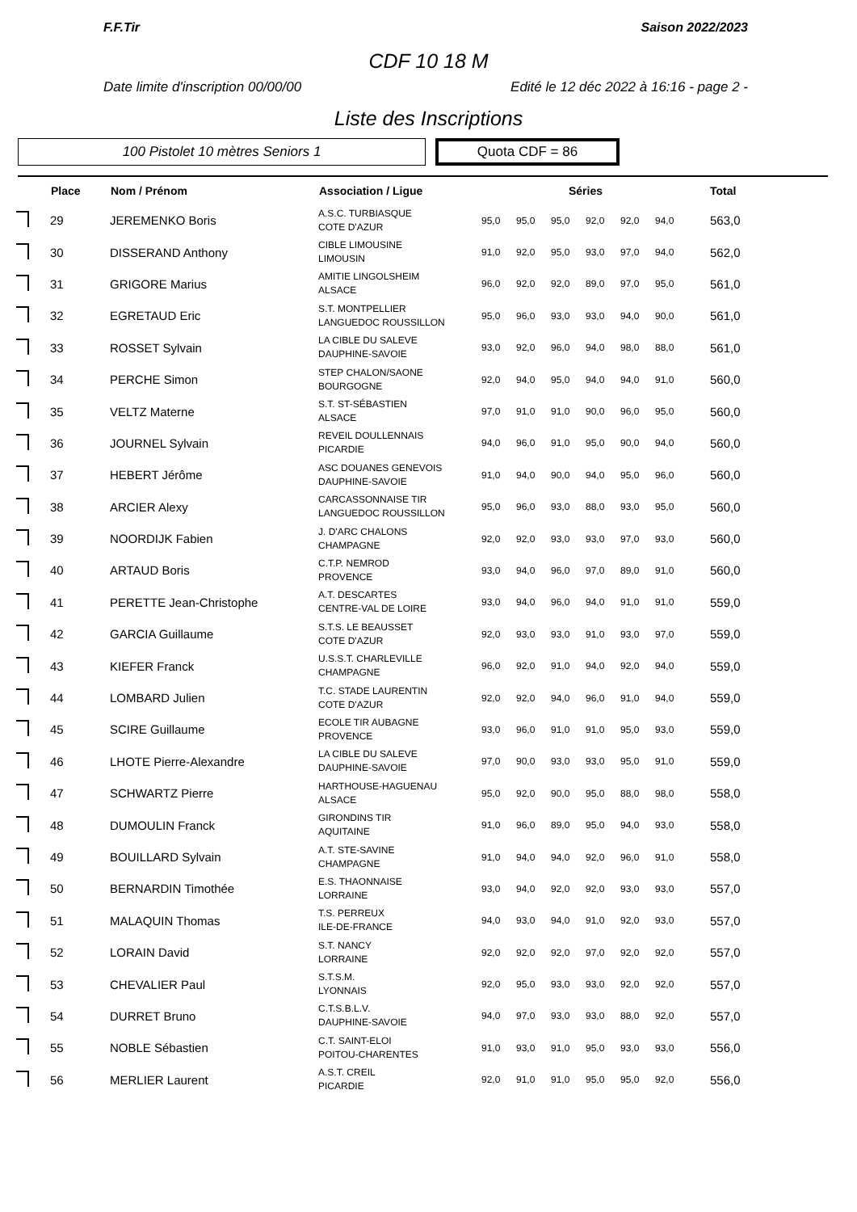F.F.Tir Saison 2022/2023
CDF 10 18 M
Date limite d'inscription 00/00/00 Edité le 12 déc 2022 à 16:16 - page 2 -
Liste des Inscriptions
100 Pistolet 10 mètres Seniors 1
Quota CDF = 86
| | Place | Nom / Prénom | Association / Ligue | Séries | | | | | | Total |
| --- | --- | --- | --- | --- | --- | --- | --- | --- | --- | --- |
| | 29 | JEREMENKO Boris | A.S.C. TURBIASQUE COTE D'AZUR | 95,0 | 95,0 | 95,0 | 92,0 | 92,0 | 94,0 | 563,0 |
| | 30 | DISSERAND Anthony | CIBLE LIMOUSINE LIMOUSIN | 91,0 | 92,0 | 95,0 | 93,0 | 97,0 | 94,0 | 562,0 |
| | 31 | GRIGORE Marius | AMITIE LINGOLSHEIM ALSACE | 96,0 | 92,0 | 92,0 | 89,0 | 97,0 | 95,0 | 561,0 |
| | 32 | EGRETAUD Eric | S.T. MONTPELLIER LANGUEDOC ROUSSILLON | 95,0 | 96,0 | 93,0 | 93,0 | 94,0 | 90,0 | 561,0 |
| | 33 | ROSSET Sylvain | LA CIBLE DU SALEVE DAUPHINE-SAVOIE | 93,0 | 92,0 | 96,0 | 94,0 | 98,0 | 88,0 | 561,0 |
| | 34 | PERCHE Simon | STEP CHALON/SAONE BOURGOGNE | 92,0 | 94,0 | 95,0 | 94,0 | 94,0 | 91,0 | 560,0 |
| | 35 | VELTZ Materne | S.T. ST-SÉBASTIEN ALSACE | 97,0 | 91,0 | 91,0 | 90,0 | 96,0 | 95,0 | 560,0 |
| | 36 | JOURNEL Sylvain | REVEIL DOULLENNAIS PICARDIE | 94,0 | 96,0 | 91,0 | 95,0 | 90,0 | 94,0 | 560,0 |
| | 37 | HEBERT Jérôme | ASC DOUANES GENEVOIS DAUPHINE-SAVOIE | 91,0 | 94,0 | 90,0 | 94,0 | 95,0 | 96,0 | 560,0 |
| | 38 | ARCIER Alexy | CARCASSONNAISE TIR LANGUEDOC ROUSSILLON | 95,0 | 96,0 | 93,0 | 88,0 | 93,0 | 95,0 | 560,0 |
| | 39 | NOORDIJK Fabien | J. D'ARC CHALONS CHAMPAGNE | 92,0 | 92,0 | 93,0 | 93,0 | 97,0 | 93,0 | 560,0 |
| | 40 | ARTAUD Boris | C.T.P. NEMROD PROVENCE | 93,0 | 94,0 | 96,0 | 97,0 | 89,0 | 91,0 | 560,0 |
| | 41 | PERETTE Jean-Christophe | A.T. DESCARTES CENTRE-VAL DE LOIRE | 93,0 | 94,0 | 96,0 | 94,0 | 91,0 | 91,0 | 559,0 |
| | 42 | GARCIA Guillaume | S.T.S. LE BEAUSSET COTE D'AZUR | 92,0 | 93,0 | 93,0 | 91,0 | 93,0 | 97,0 | 559,0 |
| | 43 | KIEFER Franck | U.S.S.T. CHARLEVILLE CHAMPAGNE | 96,0 | 92,0 | 91,0 | 94,0 | 92,0 | 94,0 | 559,0 |
| | 44 | LOMBARD Julien | T.C. STADE LAURENTIN COTE D'AZUR | 92,0 | 92,0 | 94,0 | 96,0 | 91,0 | 94,0 | 559,0 |
| | 45 | SCIRE Guillaume | ECOLE TIR AUBAGNE PROVENCE | 93,0 | 96,0 | 91,0 | 91,0 | 95,0 | 93,0 | 559,0 |
| | 46 | LHOTE Pierre-Alexandre | LA CIBLE DU SALEVE DAUPHINE-SAVOIE | 97,0 | 90,0 | 93,0 | 93,0 | 95,0 | 91,0 | 559,0 |
| | 47 | SCHWARTZ Pierre | HARTHOUSE-HAGUENAU ALSACE | 95,0 | 92,0 | 90,0 | 95,0 | 88,0 | 98,0 | 558,0 |
| | 48 | DUMOULIN Franck | GIRONDINS TIR AQUITAINE | 91,0 | 96,0 | 89,0 | 95,0 | 94,0 | 93,0 | 558,0 |
| | 49 | BOUILLARD Sylvain | A.T. STE-SAVINE CHAMPAGNE | 91,0 | 94,0 | 94,0 | 92,0 | 96,0 | 91,0 | 558,0 |
| | 50 | BERNARDIN Timothée | E.S. THAONNAISE LORRAINE | 93,0 | 94,0 | 92,0 | 92,0 | 93,0 | 93,0 | 557,0 |
| | 51 | MALAQUIN Thomas | T.S. PERREUX ILE-DE-FRANCE | 94,0 | 93,0 | 94,0 | 91,0 | 92,0 | 93,0 | 557,0 |
| | 52 | LORAIN David | S.T. NANCY LORRAINE | 92,0 | 92,0 | 92,0 | 97,0 | 92,0 | 92,0 | 557,0 |
| | 53 | CHEVALIER Paul | S.T.S.M. LYONNAIS | 92,0 | 95,0 | 93,0 | 93,0 | 92,0 | 92,0 | 557,0 |
| | 54 | DURRET Bruno | C.T.S.B.L.V. DAUPHINE-SAVOIE | 94,0 | 97,0 | 93,0 | 93,0 | 88,0 | 92,0 | 557,0 |
| | 55 | NOBLE Sébastien | C.T. SAINT-ELOI POITOU-CHARENTES | 91,0 | 93,0 | 91,0 | 95,0 | 93,0 | 93,0 | 556,0 |
| | 56 | MERLIER Laurent | A.S.T. CREIL PICARDIE | 92,0 | 91,0 | 91,0 | 95,0 | 95,0 | 92,0 | 556,0 |